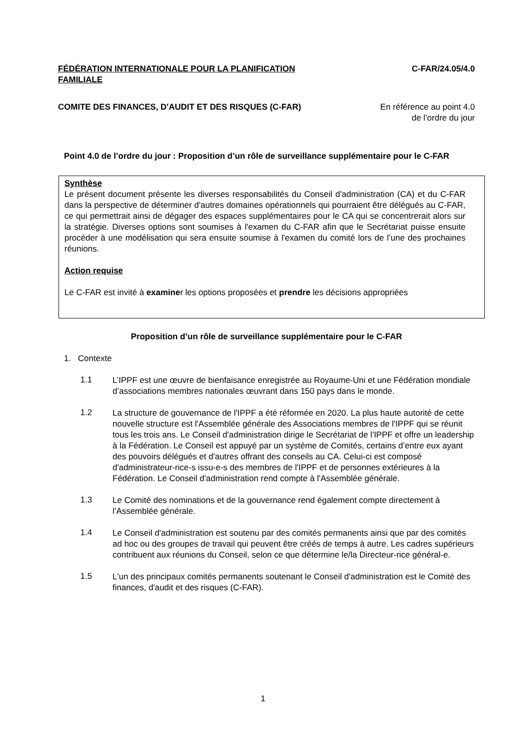FÉDÉRATION INTERNATIONALE POUR LA PLANIFICATION FAMILIALE
C-FAR/24.05/4.0
COMITE DES FINANCES, D'AUDIT ET DES RISQUES (C-FAR)
En référence au point 4.0
de l’ordre du jour
Point 4.0 de l’ordre du jour : Proposition d’un rôle de surveillance supplémentaire pour le C-FAR
Synthèse
Le présent document présente les diverses responsabilités du Conseil d'administration (CA) et du C-FAR dans la perspective de déterminer d'autres domaines opérationnels qui pourraient être délégués au C-FAR, ce qui permettrait ainsi de dégager des espaces supplémentaires pour le CA qui se concentrerait alors sur la stratégie. Diverses options sont soumises à l'examen du C-FAR afin que le Secrétariat puisse ensuite procéder à une modélisation qui sera ensuite soumise à l'examen du comité lors de l’une des prochaines réunions.
Action requise
Le C-FAR est invité à examiner les options proposées et prendre les décisions appropriées
Proposition d’un rôle de surveillance supplémentaire pour le C-FAR
1. Contexte
1.1
L’IPPF est une œuvre de bienfaisance enregistrée au Royaume-Uni et une Fédération mondiale d’associations membres nationales œuvrant dans 150 pays dans le monde.
1.2
La structure de gouvernance de l'IPPF a été réformée en 2020. La plus haute autorité de cette nouvelle structure est l'Assemblée générale des Associations membres de l'IPPF qui se réunit tous les trois ans. Le Conseil d'administration dirige le Secrétariat de l'IPPF et offre un leadership à la Fédération. Le Conseil est appuyé par un système de Comités, certains d’entre eux ayant des pouvoirs délégués et d'autres offrant des conseils au CA. Celui-ci est composé d'administrateur-rice-s issu-e-s des membres de l'IPPF et de personnes extérieures à la Fédération. Le Conseil d'administration rend compte à l'Assemblée générale.
1.3
Le Comité des nominations et de la gouvernance rend également compte directement à l’Assemblée générale.
1.4
Le Conseil d'administration est soutenu par des comités permanents ainsi que par des comités ad hoc ou des groupes de travail qui peuvent être créés de temps à autre. Les cadres supérieurs contribuent aux réunions du Conseil, selon ce que détermine le/la Directeur-rice général-e.
1.5
L'un des principaux comités permanents soutenant le Conseil d'administration est le Comité des finances, d'audit et des risques (C-FAR).
1